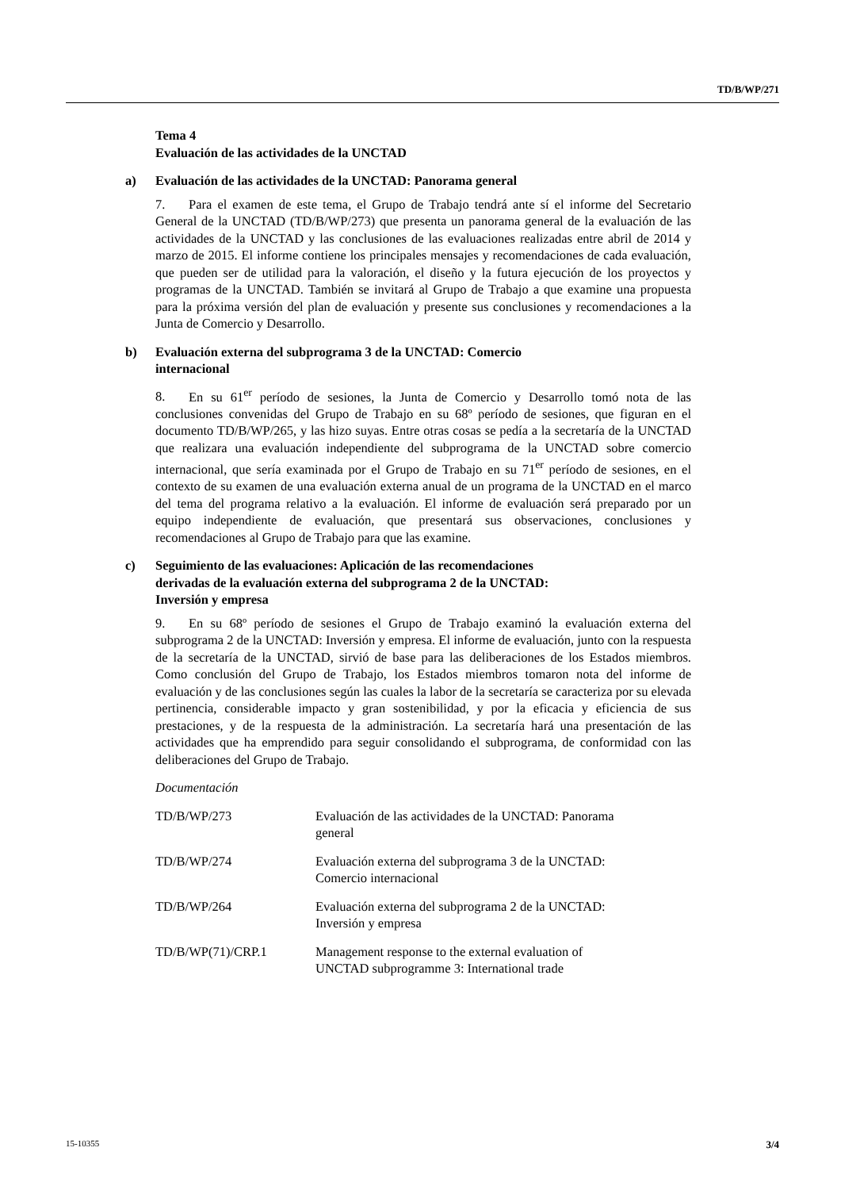TD/B/WP/271
Tema 4
Evaluación de las actividades de la UNCTAD
a) Evaluación de las actividades de la UNCTAD: Panorama general
7. Para el examen de este tema, el Grupo de Trabajo tendrá ante sí el informe del Secretario General de la UNCTAD (TD/B/WP/273) que presenta un panorama general de la evaluación de las actividades de la UNCTAD y las conclusiones de las evaluaciones realizadas entre abril de 2014 y marzo de 2015. El informe contiene los principales mensajes y recomendaciones de cada evaluación, que pueden ser de utilidad para la valoración, el diseño y la futura ejecución de los proyectos y programas de la UNCTAD. También se invitará al Grupo de Trabajo a que examine una propuesta para la próxima versión del plan de evaluación y presente sus conclusiones y recomendaciones a la Junta de Comercio y Desarrollo.
b) Evaluación externa del subprograma 3 de la UNCTAD: Comercio
internacional
8. En su 61<sup>er</sup> período de sesiones, la Junta de Comercio y Desarrollo tomó nota de las conclusiones convenidas del Grupo de Trabajo en su 68º período de sesiones, que figuran en el documento TD/B/WP/265, y las hizo suyas. Entre otras cosas se pedía a la secretaría de la UNCTAD que realizara una evaluación independiente del subprograma de la UNCTAD sobre comercio internacional, que sería examinada por el Grupo de Trabajo en su 71<sup>er</sup> período de sesiones, en el contexto de su examen de una evaluación externa anual de un programa de la UNCTAD en el marco del tema del programa relativo a la evaluación. El informe de evaluación será preparado por un equipo independiente de evaluación, que presentará sus observaciones, conclusiones y recomendaciones al Grupo de Trabajo para que las examine.
c) Seguimiento de las evaluaciones: Aplicación de las recomendaciones
derivadas de la evaluación externa del subprograma 2 de la UNCTAD:
Inversión y empresa
9. En su 68º período de sesiones el Grupo de Trabajo examinó la evaluación externa del subprograma 2 de la UNCTAD: Inversión y empresa. El informe de evaluación, junto con la respuesta de la secretaría de la UNCTAD, sirvió de base para las deliberaciones de los Estados miembros. Como conclusión del Grupo de Trabajo, los Estados miembros tomaron nota del informe de evaluación y de las conclusiones según las cuales la labor de la secretaría se caracteriza por su elevada pertinencia, considerable impacto y gran sostenibilidad, y por la eficacia y eficiencia de sus prestaciones, y de la respuesta de la administración. La secretaría hará una presentación de las actividades que ha emprendido para seguir consolidando el subprograma, de conformidad con las deliberaciones del Grupo de Trabajo.
Documentación
| TD/B/WP/273 | Evaluación de las actividades de la UNCTAD: Panorama general |
| TD/B/WP/274 | Evaluación externa del subprograma 3 de la UNCTAD: Comercio internacional |
| TD/B/WP/264 | Evaluación externa del subprograma 2 de la UNCTAD: Inversión y empresa |
| TD/B/WP(71)/CRP.1 | Management response to the external evaluation of UNCTAD subprogramme 3: International trade |
15-10355 3/4